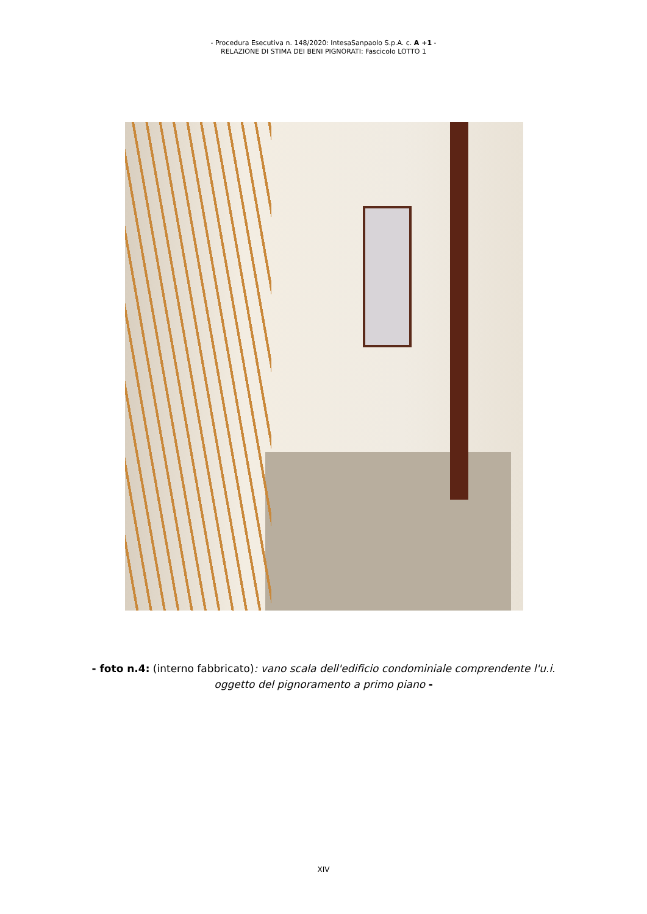- Procedura Esecutiva n. 148/2020: IntesaSanpaolo S.p.A. c. A +1 -
RELAZIONE DI STIMA DEI BENI PIGNORATI: Fascicolo LOTTO 1
- foto n.4: (interno fabbricato): vano scala dell'edificio condominiale comprendente l'u.i.
oggetto del pignoramento a primo piano -
XIV